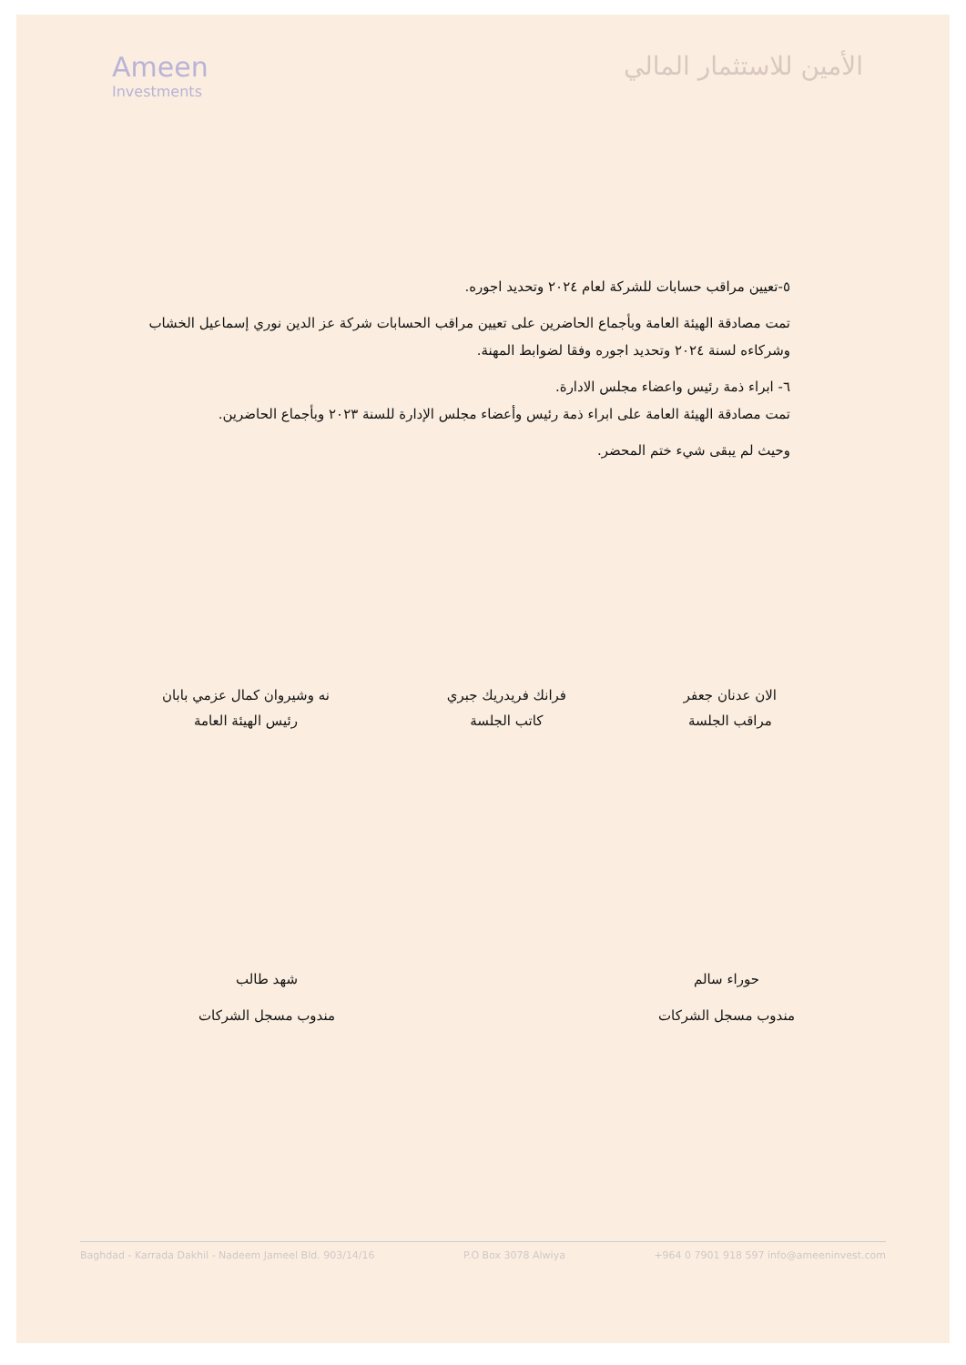Ameen
Investments
الأمين للاستثمار المالي
٥-تعيين مراقب حسابات للشركة لعام ٢٠٢٤ وتحديد اجوره.
تمت مصادقة الهيئة العامة وبأجماع الحاضرين على تعيين مراقب الحسابات شركة عز الدين نوري إسماعيل الخشاب وشركاءه لسنة ٢٠٢٤ وتحديد اجوره وفقا لضوابط المهنة.
٦- ابراء ذمة رئيس واعضاء مجلس الادارة.
تمت مصادقة الهيئة العامة على ابراء ذمة رئيس وأعضاء مجلس الإدارة للسنة ٢٠٢٣ وبأجماع الحاضرين.
وحيث لم يبقى شيء ختم المحضر.
الان عدنان جعفر
مراقب الجلسة
فرانك فريدريك جبري
كاتب الجلسة
نه وشيروان كمال عزمي بابان
رئيس الهيئة العامة
حوراء سالم
مندوب مسجل الشركات
شهد طالب
مندوب مسجل الشركات
Baghdad - Karrada Dakhil - Nadeem Jameel Bld. 903/14/16 P.O Box 3078 Alwiya +964 0 7901 918 597 info@ameeninvest.com